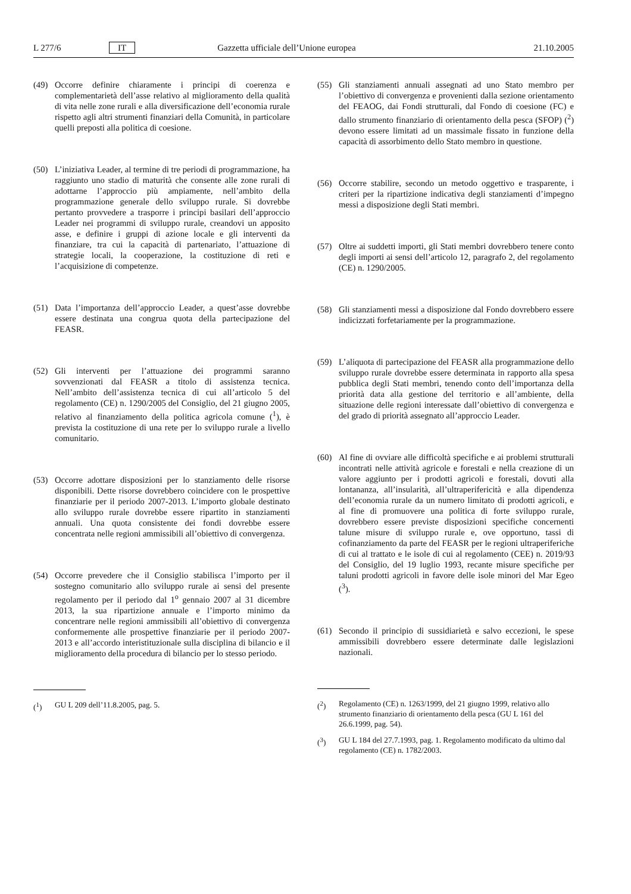L 277/6 IT Gazzetta ufficiale dell’Unione europea 21.10.2005
(49) Occorre definire chiaramente i principi di coerenza e complementarietà dell’asse relativo al miglioramento della qualità di vita nelle zone rurali e alla diversificazione dell’economia rurale rispetto agli altri strumenti finanziari della Comunità, in particolare quelli preposti alla politica di coesione.
(50) L’iniziativa Leader, al termine di tre periodi di programmazione, ha raggiunto uno stadio di maturità che consente alle zone rurali di adottarne l’approccio più ampiamente, nell’ambito della programmazione generale dello sviluppo rurale. Si dovrebbe pertanto provvedere a trasporre i principi basilari dell’approccio Leader nei programmi di sviluppo rurale, creandovi un apposito asse, e definire i gruppi di azione locale e gli interventi da finanziare, tra cui la capacità di partenariato, l’attuazione di strategie locali, la cooperazione, la costituzione di reti e l’acquisizione di competenze.
(51) Data l’importanza dell’approccio Leader, a quest’asse dovrebbe essere destinata una congrua quota della partecipazione del FEASR.
(52) Gli interventi per l’attuazione dei programmi saranno sovvenzionati dal FEASR a titolo di assistenza tecnica. Nell’ambito dell’assistenza tecnica di cui all’articolo 5 del regolamento (CE) n. 1290/2005 del Consiglio, del 21 giugno 2005, relativo al finanziamento della politica agricola comune (<sup>1</sup>), è prevista la costituzione di una rete per lo sviluppo rurale a livello comunitario.
(53) Occorre adottare disposizioni per lo stanziamento delle risorse disponibili. Dette risorse dovrebbero coincidere con le prospettive finanziarie per il periodo 2007-2013. L’importo globale destinato allo sviluppo rurale dovrebbe essere ripartito in stanziamenti annuali. Una quota consistente dei fondi dovrebbe essere concentrata nelle regioni ammissibili all’obiettivo di convergenza.
(54) Occorre prevedere che il Consiglio stabilisca l’importo per il sostegno comunitario allo sviluppo rurale ai sensi del presente regolamento per il periodo dal 1<sup>o</sup> gennaio 2007 al 31 dicembre 2013, la sua ripartizione annuale e l’importo minimo da concentrare nelle regioni ammissibili all’obiettivo di convergenza conformemente alle prospettive finanziarie per il periodo 2007-2013 e all’accordo interistituzionale sulla disciplina di bilancio e il miglioramento della procedura di bilancio per lo stesso periodo.
(<sup>1</sup>) GU L 209 dell’11.8.2005, pag. 5.
(55) Gli stanziamenti annuali assegnati ad uno Stato membro per l’obiettivo di convergenza e provenienti dalla sezione orientamento del FEAOG, dai Fondi strutturali, dal Fondo di coesione (FC) e dallo strumento finanziario di orientamento della pesca (SFOP) (<sup>2</sup>) devono essere limitati ad un massimale fissato in funzione della capacità di assorbimento dello Stato membro in questione.
(56) Occorre stabilire, secondo un metodo oggettivo e trasparente, i criteri per la ripartizione indicativa degli stanziamenti d’impegno messi a disposizione degli Stati membri.
(57) Oltre ai suddetti importi, gli Stati membri dovrebbero tenere conto degli importi ai sensi dell’articolo 12, paragrafo 2, del regolamento (CE) n. 1290/2005.
(58) Gli stanziamenti messi a disposizione dal Fondo dovrebbero essere indicizzati forfetariamente per la programmazione.
(59) L’aliquota di partecipazione del FEASR alla programmazione dello sviluppo rurale dovrebbe essere determinata in rapporto alla spesa pubblica degli Stati membri, tenendo conto dell’importanza della priorità data alla gestione del territorio e all’ambiente, della situazione delle regioni interessate dall’obiettivo di convergenza e del grado di priorità assegnato all’approccio Leader.
(60) Al fine di ovviare alle difficoltà specifiche e ai problemi strutturali incontrati nelle attività agricole e forestali e nella creazione di un valore aggiunto per i prodotti agricoli e forestali, dovuti alla lontananza, all’insularità, all’ultraperifericità e alla dipendenza dell’economia rurale da un numero limitato di prodotti agricoli, e al fine di promuovere una politica di forte sviluppo rurale, dovrebbero essere previste disposizioni specifiche concernenti talune misure di sviluppo rurale e, ove opportuno, tassi di cofinanziamento da parte del FEASR per le regioni ultraperiferiche di cui al trattato e le isole di cui al regolamento (CEE) n. 2019/93 del Consiglio, del 19 luglio 1993, recante misure specifiche per taluni prodotti agricoli in favore delle isole minori del Mar Egeo (<sup>3</sup>).
(61) Secondo il principio di sussidiarietà e salvo eccezioni, le spese ammissibili dovrebbero essere determinate dalle legislazioni nazionali.
(<sup>2</sup>) Regolamento (CE) n. 1263/1999, del 21 giugno 1999, relativo allo strumento finanziario di orientamento della pesca (GU L 161 del 26.6.1999, pag. 54).
(<sup>3</sup>) GU L 184 del 27.7.1993, pag. 1. Regolamento modificato da ultimo dal regolamento (CE) n. 1782/2003.